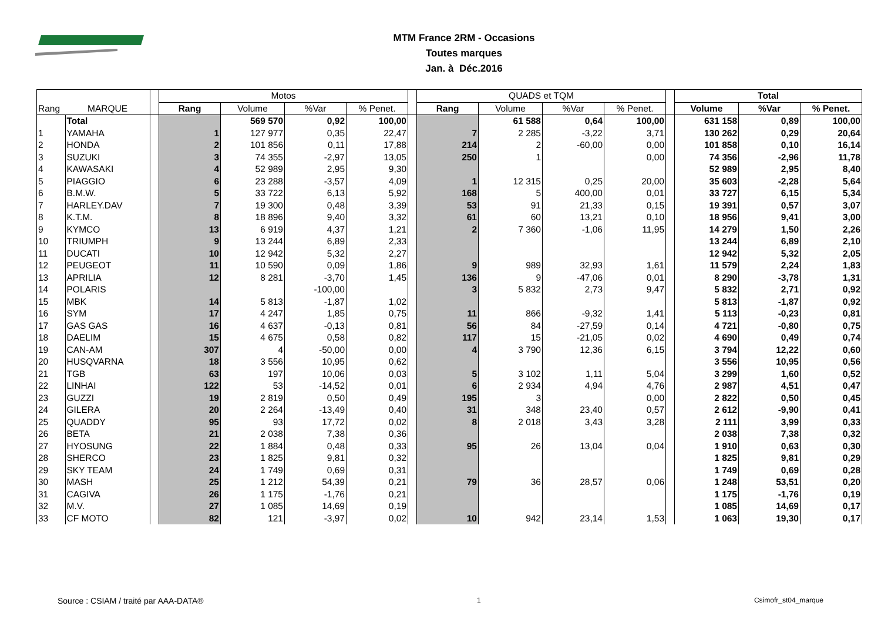MTM France 2RM - Occasions
Toutes marques
Jan. à Déc.2016
| | | | Motos | | | | | QUADS et TQM | | | | | Total | | |
| --- | --- | --- | --- | --- | --- | --- | --- | --- | --- | --- | --- | --- | --- | --- | --- |
| Rang | MARQUE | | Rang | Volume | %Var | % Penet. | | Rang | Volume | %Var | % Penet. | | Volume | %Var | % Penet. |
| | Total | | | 569 570 | 0,92 | 100,00 | | | 61 588 | 0,64 | 100,00 | | 631 158 | 0,89 | 100,00 |
| 1 | YAMAHA | | 1 | 127 977 | 0,35 | 22,47 | | 7 | 2 285 | -3,22 | 3,71 | | 130 262 | 0,29 | 20,64 |
| 2 | HONDA | | 2 | 101 856 | 0,11 | 17,88 | | 214 | 2 | -60,00 | 0,00 | | 101 858 | 0,10 | 16,14 |
| 3 | SUZUKI | | 3 | 74 355 | -2,97 | 13,05 | | 250 | 1 | | 0,00 | | 74 356 | -2,96 | 11,78 |
| 4 | KAWASAKI | | 4 | 52 989 | 2,95 | 9,30 | | | | | | | 52 989 | 2,95 | 8,40 |
| 5 | PIAGGIO | | 6 | 23 288 | -3,57 | 4,09 | | 1 | 12 315 | 0,25 | 20,00 | | 35 603 | -2,28 | 5,64 |
| 6 | B.M.W. | | 5 | 33 722 | 6,13 | 5,92 | | 168 | 5 | 400,00 | 0,01 | | 33 727 | 6,15 | 5,34 |
| 7 | HARLEY.DAV | | 7 | 19 300 | 0,48 | 3,39 | | 53 | 91 | 21,33 | 0,15 | | 19 391 | 0,57 | 3,07 |
| 8 | K.T.M. | | 8 | 18 896 | 9,40 | 3,32 | | 61 | 60 | 13,21 | 0,10 | | 18 956 | 9,41 | 3,00 |
| 9 | KYMCO | | 13 | 6 919 | 4,37 | 1,21 | | 2 | 7 360 | -1,06 | 11,95 | | 14 279 | 1,50 | 2,26 |
| 10 | TRIUMPH | | 9 | 13 244 | 6,89 | 2,33 | | | | | | | 13 244 | 6,89 | 2,10 |
| 11 | DUCATI | | 10 | 12 942 | 5,32 | 2,27 | | | | | | | 12 942 | 5,32 | 2,05 |
| 12 | PEUGEOT | | 11 | 10 590 | 0,09 | 1,86 | | 9 | 989 | 32,93 | 1,61 | | 11 579 | 2,24 | 1,83 |
| 13 | APRILIA | | 12 | 8 281 | -3,70 | 1,45 | | 136 | 9 | -47,06 | 0,01 | | 8 290 | -3,78 | 1,31 |
| 14 | POLARIS | | | | -100,00 | | | 3 | 5 832 | 2,73 | 9,47 | | 5 832 | 2,71 | 0,92 |
| 15 | MBK | | 14 | 5 813 | -1,87 | 1,02 | | | | | | | 5 813 | -1,87 | 0,92 |
| 16 | SYM | | 17 | 4 247 | 1,85 | 0,75 | | 11 | 866 | -9,32 | 1,41 | | 5 113 | -0,23 | 0,81 |
| 17 | GAS GAS | | 16 | 4 637 | -0,13 | 0,81 | | 56 | 84 | -27,59 | 0,14 | | 4 721 | -0,80 | 0,75 |
| 18 | DAELIM | | 15 | 4 675 | 0,58 | 0,82 | | 117 | 15 | -21,05 | 0,02 | | 4 690 | 0,49 | 0,74 |
| 19 | CAN-AM | | 307 | 4 | -50,00 | 0,00 | | 4 | 3 790 | 12,36 | 6,15 | | 3 794 | 12,22 | 0,60 |
| 20 | HUSQVARNA | | 18 | 3 556 | 10,95 | 0,62 | | | | | | | 3 556 | 10,95 | 0,56 |
| 21 | TGB | | 63 | 197 | 10,06 | 0,03 | | 5 | 3 102 | 1,11 | 5,04 | | 3 299 | 1,60 | 0,52 |
| 22 | LINHAI | | 122 | 53 | -14,52 | 0,01 | | 6 | 2 934 | 4,94 | 4,76 | | 2 987 | 4,51 | 0,47 |
| 23 | GUZZI | | 19 | 2 819 | 0,50 | 0,49 | | 195 | 3 | | 0,00 | | 2 822 | 0,50 | 0,45 |
| 24 | GILERA | | 20 | 2 264 | -13,49 | 0,40 | | 31 | 348 | 23,40 | 0,57 | | 2 612 | -9,90 | 0,41 |
| 25 | QUADDY | | 95 | 93 | 17,72 | 0,02 | | 8 | 2 018 | 3,43 | 3,28 | | 2 111 | 3,99 | 0,33 |
| 26 | BETA | | 21 | 2 038 | 7,38 | 0,36 | | | | | | | 2 038 | 7,38 | 0,32 |
| 27 | HYOSUNG | | 22 | 1 884 | 0,48 | 0,33 | | 95 | 26 | 13,04 | 0,04 | | 1 910 | 0,63 | 0,30 |
| 28 | SHERCO | | 23 | 1 825 | 9,81 | 0,32 | | | | | | | 1 825 | 9,81 | 0,29 |
| 29 | SKY TEAM | | 24 | 1 749 | 0,69 | 0,31 | | | | | | | 1 749 | 0,69 | 0,28 |
| 30 | MASH | | 25 | 1 212 | 54,39 | 0,21 | | 79 | 36 | 28,57 | 0,06 | | 1 248 | 53,51 | 0,20 |
| 31 | CAGIVA | | 26 | 1 175 | -1,76 | 0,21 | | | | | | | 1 175 | -1,76 | 0,19 |
| 32 | M.V. | | 27 | 1 085 | 14,69 | 0,19 | | | | | | | 1 085 | 14,69 | 0,17 |
| 33 | CF MOTO | | 82 | 121 | -3,97 | 0,02 | | 10 | 942 | 23,14 | 1,53 | | 1 063 | 19,30 | 0,17 |
Source : CSIAM / traité par AAA-DATA® 1 Csimofr_st04_marque